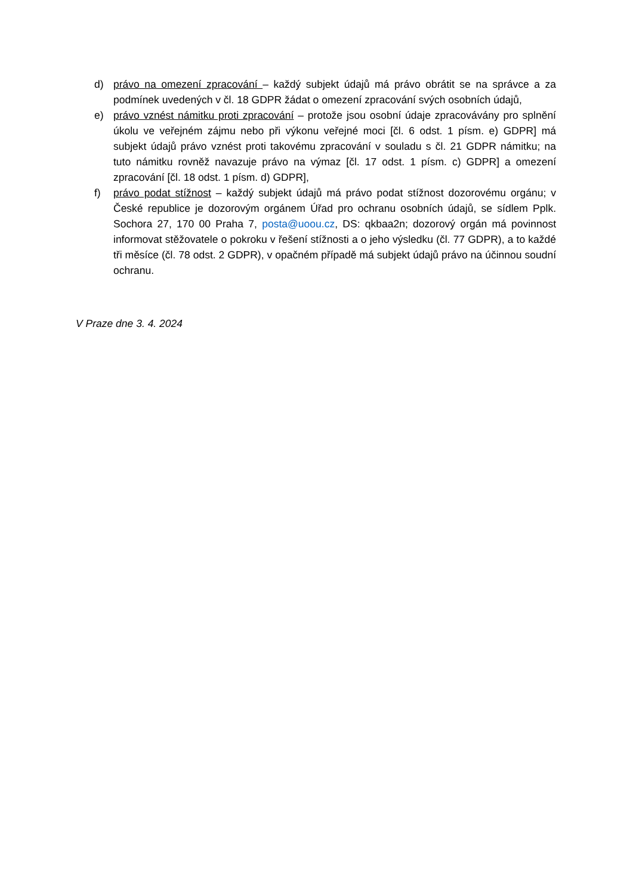d) právo na omezení zpracování – každý subjekt údajů má právo obrátit se na správce a za podmínek uvedených v čl. 18 GDPR žádat o omezení zpracování svých osobních údajů,
e) právo vznést námitku proti zpracování – protože jsou osobní údaje zpracovávány pro splnění úkolu ve veřejném zájmu nebo při výkonu veřejné moci [čl. 6 odst. 1 písm. e) GDPR] má subjekt údajů právo vznést proti takovému zpracování v souladu s čl. 21 GDPR námitku; na tuto námitku rovněž navazuje právo na výmaz [čl. 17 odst. 1 písm. c) GDPR] a omezení zpracování [čl. 18 odst. 1 písm. d) GDPR],
f) právo podat stížnost – každý subjekt údajů má právo podat stížnost dozorovému orgánu; v České republice je dozorovým orgánem Úřad pro ochranu osobních údajů, se sídlem Pplk. Sochora 27, 170 00 Praha 7, posta@uoou.cz, DS: qkbaa2n; dozorový orgán má povinnost informovat stěžovatele o pokroku v řešení stížnosti a o jeho výsledku (čl. 77 GDPR), a to každé tři měsíce (čl. 78 odst. 2 GDPR), v opačném případě má subjekt údajů právo na účinnou soudní ochranu.
V Praze dne 3. 4. 2024